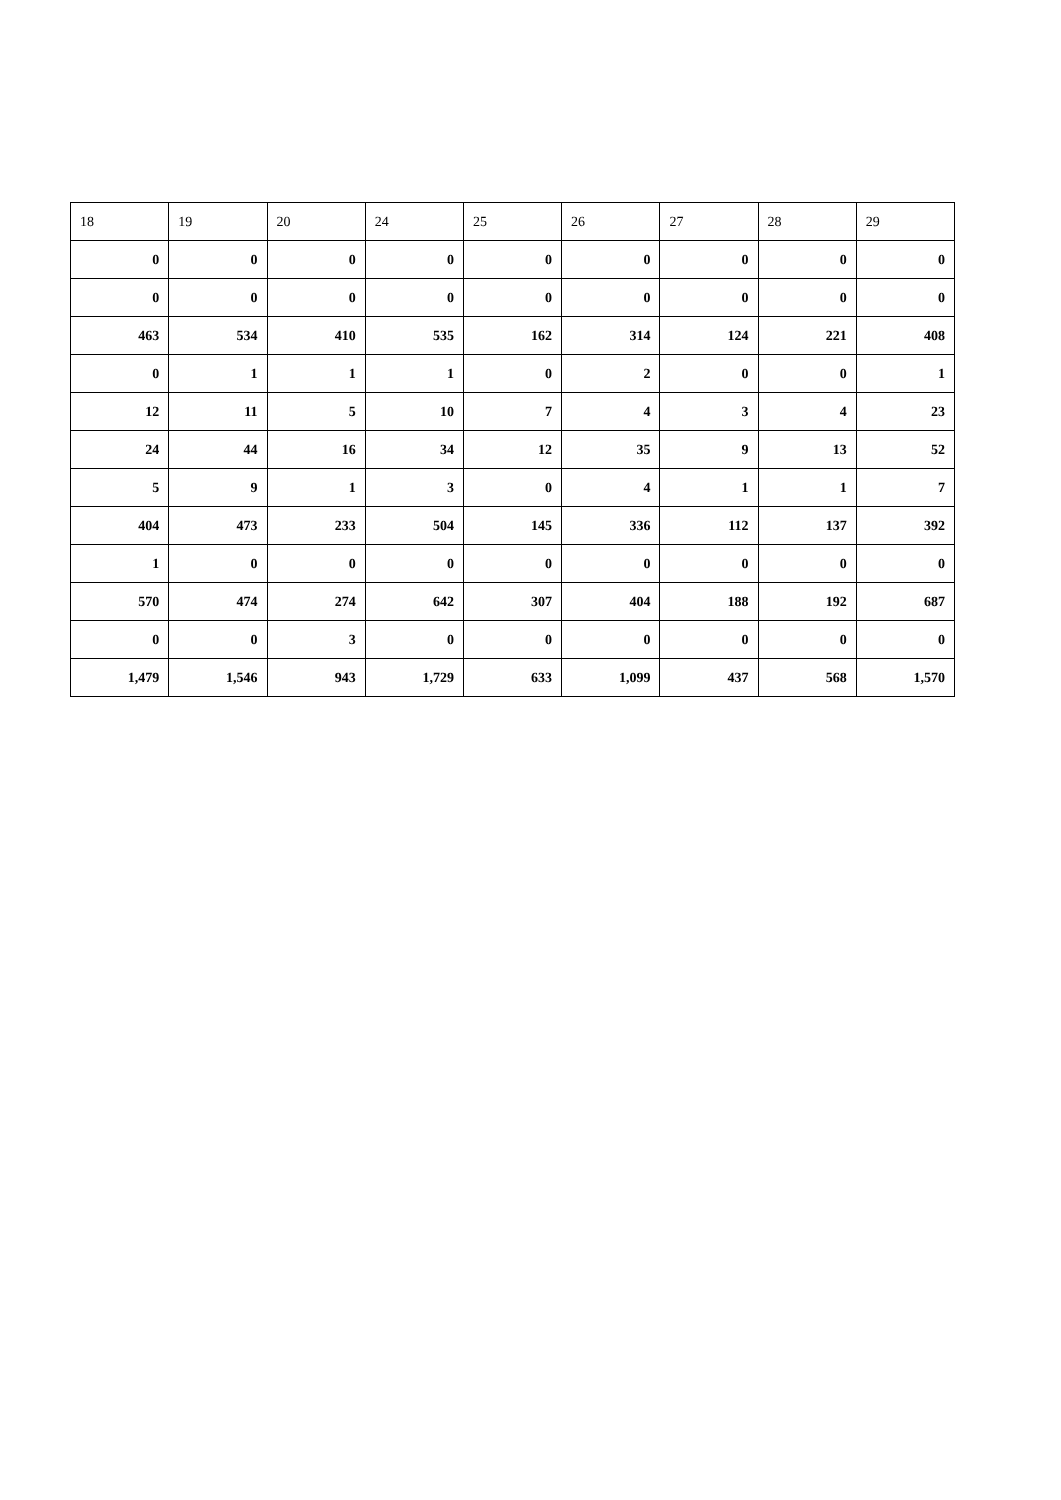| 18 | 19 | 20 | 24 | 25 | 26 | 27 | 28 | 29 |
| --- | --- | --- | --- | --- | --- | --- | --- | --- |
| 0 | 0 | 0 | 0 | 0 | 0 | 0 | 0 | 0 |
| 0 | 0 | 0 | 0 | 0 | 0 | 0 | 0 | 0 |
| 463 | 534 | 410 | 535 | 162 | 314 | 124 | 221 | 408 |
| 0 | 1 | 1 | 1 | 0 | 2 | 0 | 0 | 1 |
| 12 | 11 | 5 | 10 | 7 | 4 | 3 | 4 | 23 |
| 24 | 44 | 16 | 34 | 12 | 35 | 9 | 13 | 52 |
| 5 | 9 | 1 | 3 | 0 | 4 | 1 | 1 | 7 |
| 404 | 473 | 233 | 504 | 145 | 336 | 112 | 137 | 392 |
| 1 | 0 | 0 | 0 | 0 | 0 | 0 | 0 | 0 |
| 570 | 474 | 274 | 642 | 307 | 404 | 188 | 192 | 687 |
| 0 | 0 | 3 | 0 | 0 | 0 | 0 | 0 | 0 |
| 1,479 | 1,546 | 943 | 1,729 | 633 | 1,099 | 437 | 568 | 1,570 |